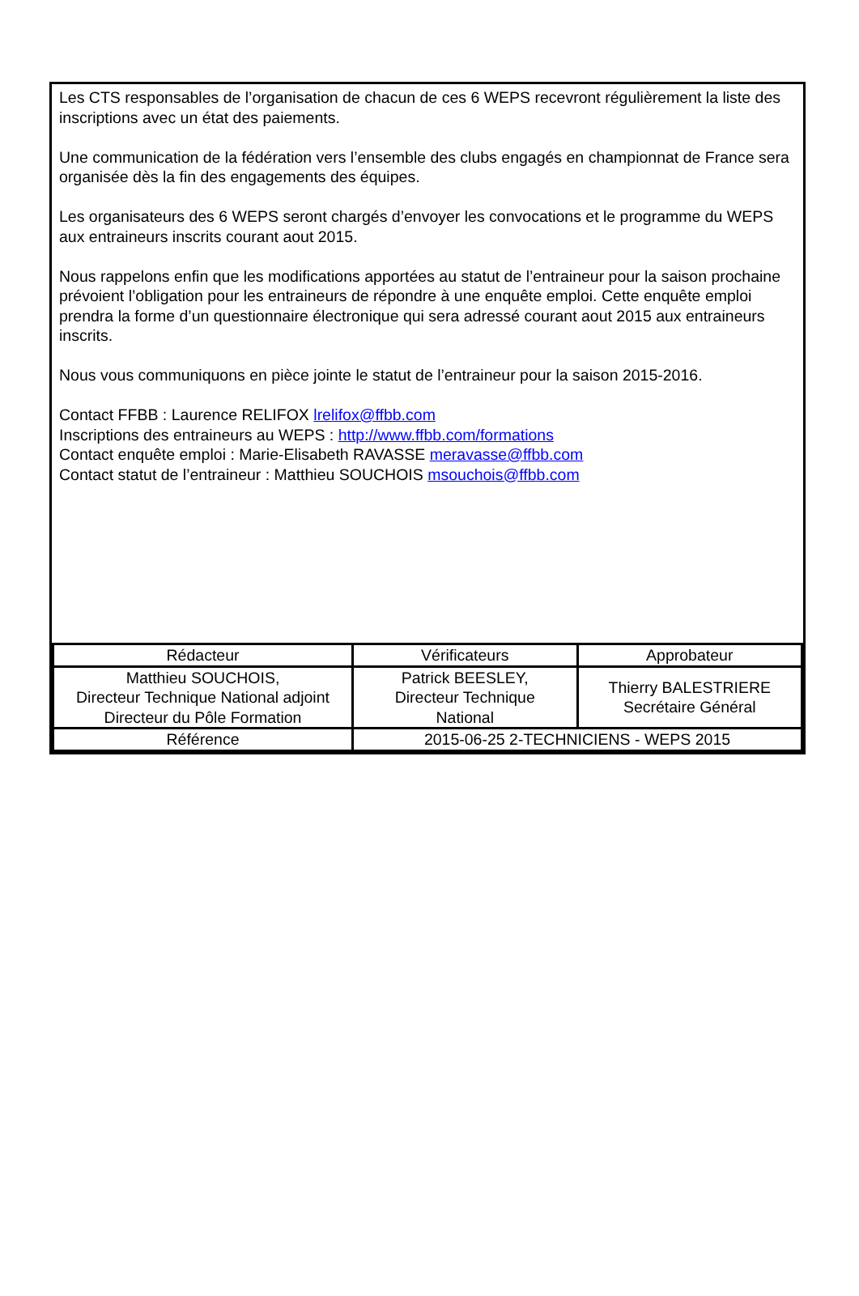Les CTS responsables de l’organisation de chacun de ces 6 WEPS recevront régulièrement la liste des inscriptions avec un état des paiements.
Une communication de la fédération vers l’ensemble des clubs engagés en championnat de France sera organisée dès la fin des engagements des équipes.
Les organisateurs des 6 WEPS seront chargés d’envoyer les convocations et le programme du WEPS aux entraineurs inscrits courant aout 2015.
Nous rappelons enfin que les modifications apportées au statut de l’entraineur pour la saison prochaine prévoient l’obligation pour les entraineurs de répondre à une enquête emploi. Cette enquête emploi prendra la forme d’un questionnaire électronique qui sera adressé courant aout 2015 aux entraineurs inscrits.
Nous vous communiquons en pièce jointe le statut de l’entraineur pour la saison 2015-2016.
Contact FFBB : Laurence RELIFOX lrelifox@ffbb.com
Inscriptions des entraineurs au WEPS : http://www.ffbb.com/formations
Contact enquête emploi : Marie-Elisabeth RAVASSE meravasse@ffbb.com
Contact statut de l’entraineur : Matthieu SOUCHOIS msouchois@ffbb.com
| Rédacteur | Vérificateurs | Approbateur |
| Matthieu SOUCHOIS, Directeur Technique National adjoint Directeur du Pôle Formation | Patrick BEESLEY, Directeur Technique National | Thierry BALESTRIERE Secrétaire Général |
| Référence | 2015-06-25 2-TECHNICIENS - WEPS 2015 | |